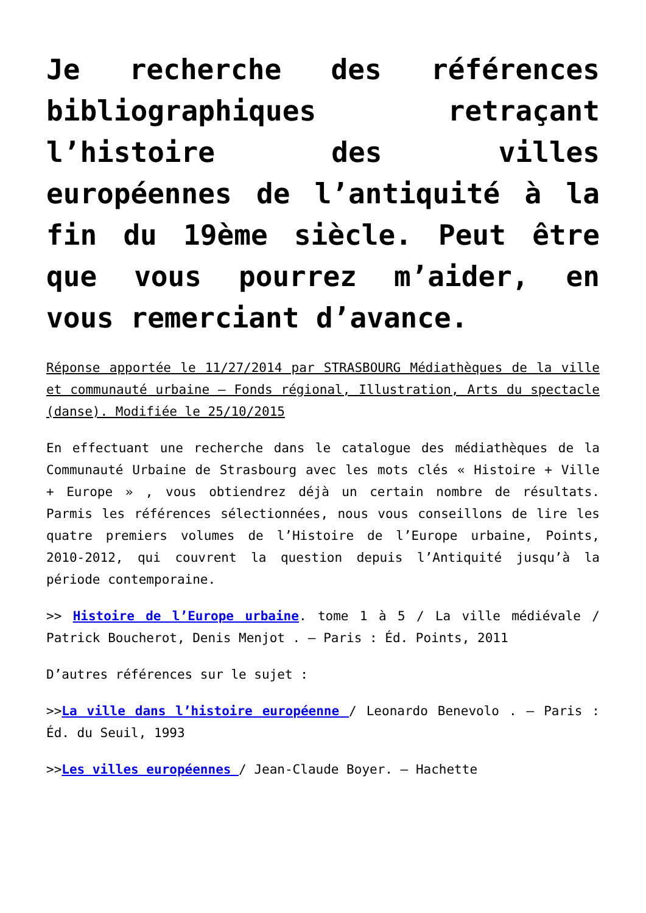Je recherche des références bibliographiques retraçant l’histoire des villes européennes de l’antiquité à la fin du 19ème siècle. Peut être que vous pourrez m’aider, en vous remerciant d’avance.
Réponse apportée le 11/27/2014 par STRASBOURG Médiathèques de la ville et communauté urbaine – Fonds régional, Illustration, Arts du spectacle (danse). Modifiée le 25/10/2015
En effectuant une recherche dans le catalogue des médiathèques de la Communauté Urbaine de Strasbourg avec les mots clés « Histoire + Ville + Europe » , vous obtiendrez déjà un certain nombre de résultats. Parmis les références sélectionnées, nous vous conseillons de lire les quatre premiers volumes de l’Histoire de l’Europe urbaine, Points, 2010-2012, qui couvrent la question depuis l’Antiquité jusqu’à la période contemporaine.
>> Histoire de l’Europe urbaine. tome 1 à 5 / La ville médiévale / Patrick Boucherot, Denis Menjot . – Paris : Éd. Points, 2011
D’autres références sur le sujet :
>>La ville dans l’histoire européenne / Leonardo Benevolo . – Paris : Éd. du Seuil, 1993
>>Les villes européennes / Jean-Claude Boyer. – Hachette